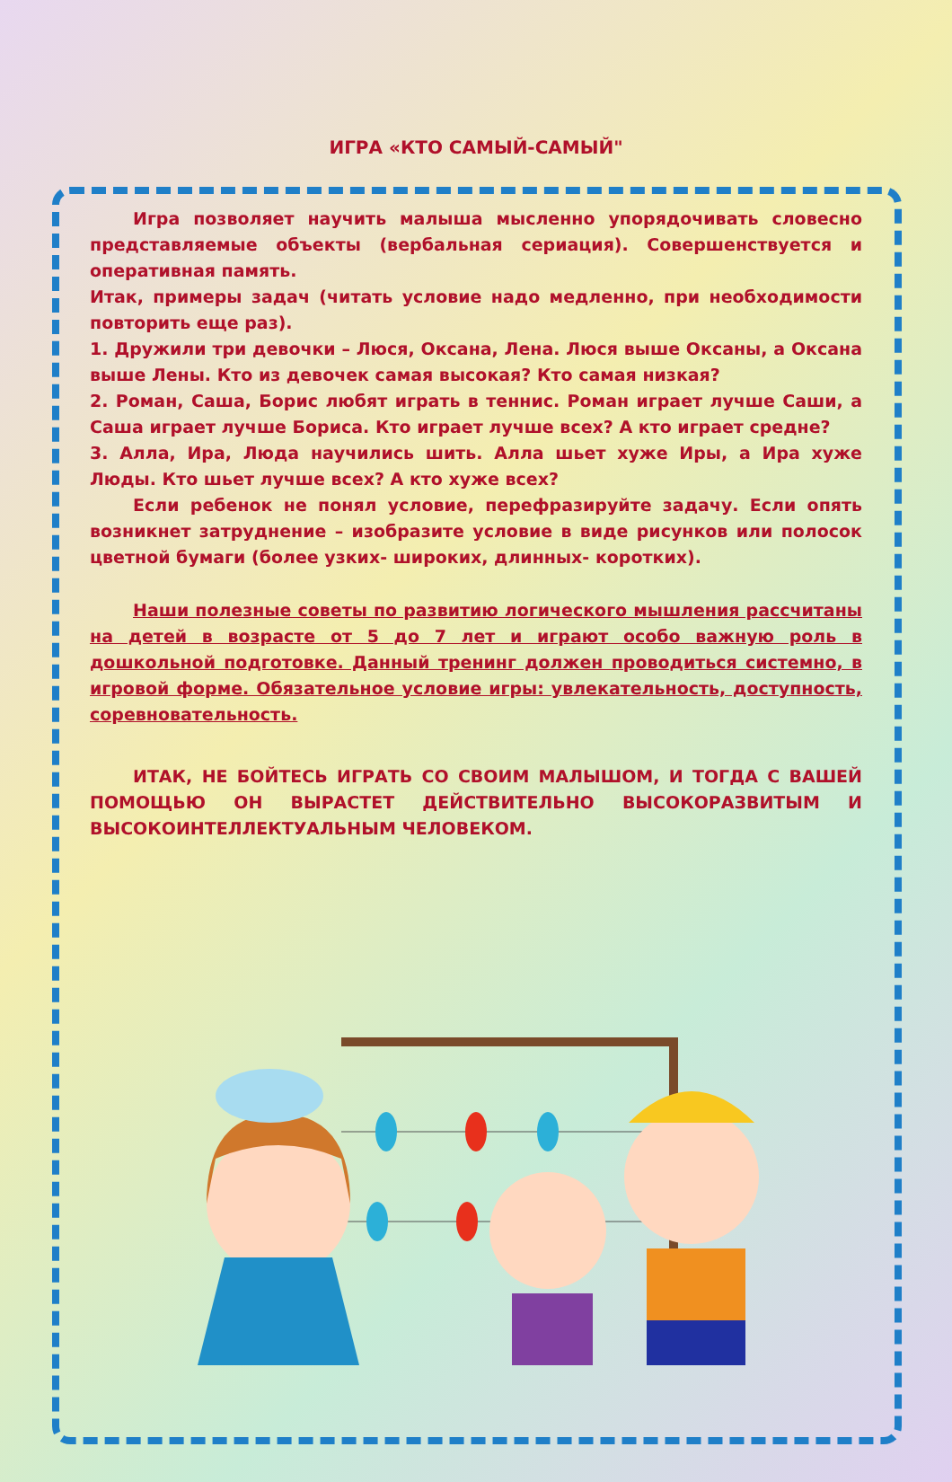ИГРА «КТО САМЫЙ-САМЫЙ"
Игра позволяет научить малыша мысленно упорядочивать словесно представляемые объекты (вербальная сериация). Совершенствуется и оперативная память.
Итак, примеры задач (читать условие надо медленно, при необходимости повторить еще раз).
1. Дружили три девочки – Люся, Оксана, Лена. Люся выше Оксаны, а Оксана выше Лены. Кто из девочек самая высокая? Кто самая низкая?
2. Роман, Саша, Борис любят играть в теннис. Роман играет лучше Саши, а Саша играет лучше Бориса. Кто играет лучше всех? А кто играет средне?
3. Алла, Ира, Люда научились шить. Алла шьет хуже Иры, а Ира хуже Люды. Кто шьет лучше всех? А кто хуже всех?
Если ребенок не понял условие, перефразируйте задачу. Если опять возникнет затруднение – изобразите условие в виде рисунков или полосок цветной бумаги (более узких- широких, длинных- коротких).
Наши полезные советы по развитию логического мышления рассчитаны на детей в возрасте от 5 до 7 лет и играют особо важную роль в дошкольной подготовке. Данный тренинг должен проводиться системно, в игровой форме. Обязательное условие игры: увлекательность, доступность, соревновательность.
ИТАК, НЕ БОЙТЕСЬ ИГРАТЬ СО СВОИМ МАЛЫШОМ, И ТОГДА С ВАШЕЙ ПОМОЩЬЮ ОН ВЫРАСТЕТ ДЕЙСТВИТЕЛЬНО ВЫСОКОРАЗВИТЫМ И ВЫСОКОИНТЕЛЛЕКТУАЛЬНЫМ ЧЕЛОВЕКОМ.